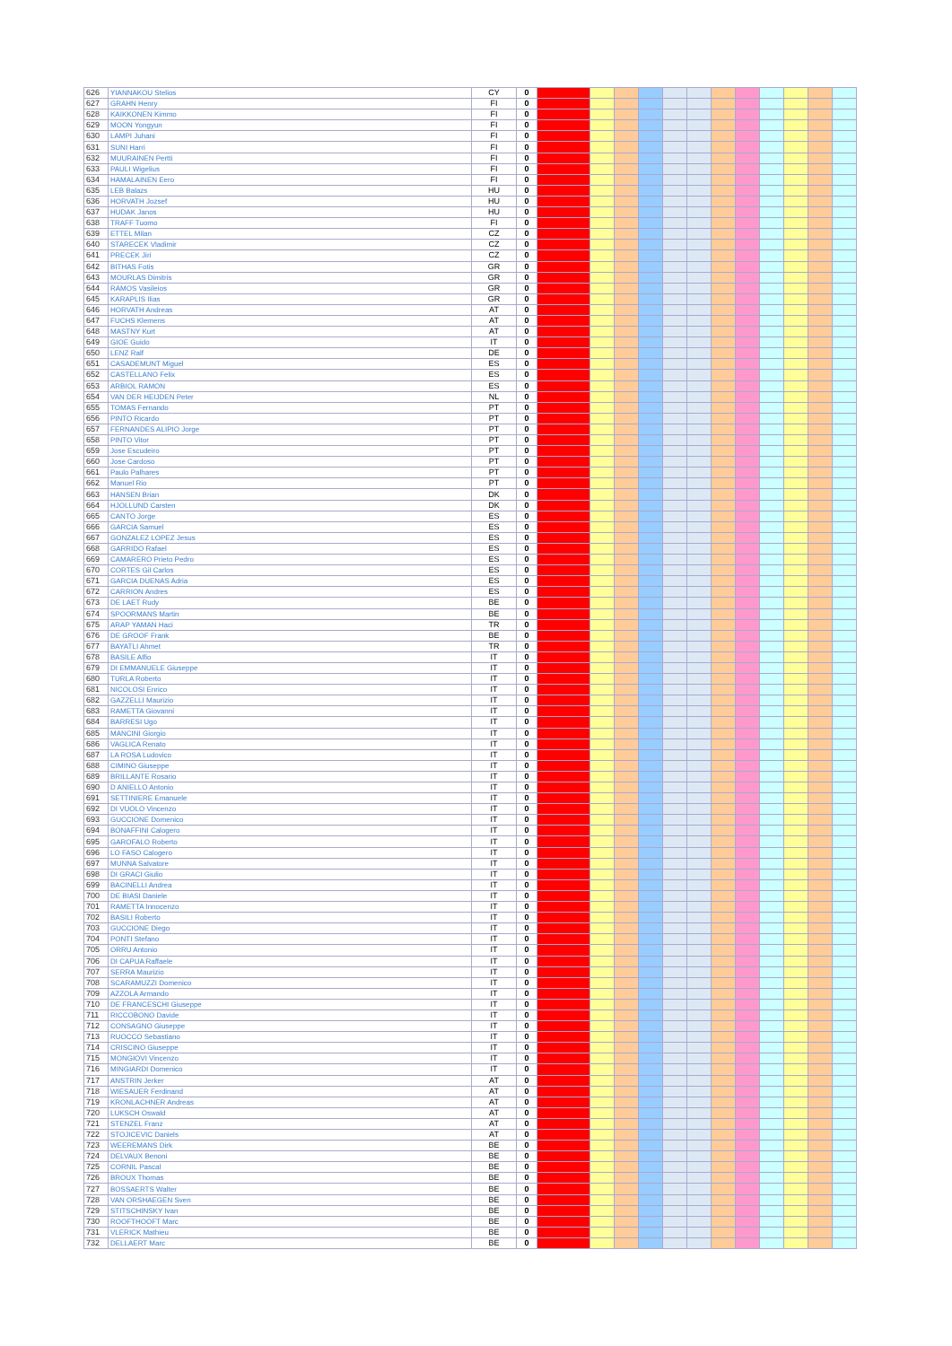| 626 | YIANNAKOU Stelios | CY | 0 | | | | | | | | | | | | |
| 627 | GRAHN Henry | FI | 0 | | | | | | | | | | | | |
| 628 | KAIKKONEN Kimmo | FI | 0 | | | | | | | | | | | | |
| 629 | MOON Yongyun | FI | 0 | | | | | | | | | | | | |
| 630 | LAMPI Juhani | FI | 0 | | | | | | | | | | | | |
| 631 | SUNI Harri | FI | 0 | | | | | | | | | | | | |
| 632 | MUURAINEN Pertti | FI | 0 | | | | | | | | | | | | |
| 633 | PAULI Wigelius | FI | 0 | | | | | | | | | | | | |
| 634 | HAMALAINEN Eero | FI | 0 | | | | | | | | | | | | |
| 635 | LEB Balazs | HU | 0 | | | | | | | | | | | | |
| 636 | HORVATH Jozsef | HU | 0 | | | | | | | | | | | | |
| 637 | HUDAK Janos | HU | 0 | | | | | | | | | | | | |
| 638 | TRAFF Tuomo | FI | 0 | | | | | | | | | | | | |
| 639 | ETTEL Milan | CZ | 0 | | | | | | | | | | | | |
| 640 | STARECEK Vladimir | CZ | 0 | | | | | | | | | | | | |
| 641 | PRECEK Jiri | CZ | 0 | | | | | | | | | | | | |
| 642 | BITHAS Fotis | GR | 0 | | | | | | | | | | | | |
| 643 | MOURLAS Dimitris | GR | 0 | | | | | | | | | | | | |
| 644 | RAMOS Vasileios | GR | 0 | | | | | | | | | | | | |
| 645 | KARAPLIS Ilias | GR | 0 | | | | | | | | | | | | |
| 646 | HORVATH Andreas | AT | 0 | | | | | | | | | | | | |
| 647 | FUCHS Klemens | AT | 0 | | | | | | | | | | | | |
| 648 | MASTNY Kurt | AT | 0 | | | | | | | | | | | | |
| 649 | GIOE Guido | IT | 0 | | | | | | | | | | | | |
| 650 | LENZ Ralf | DE | 0 | | | | | | | | | | | | |
| 651 | CASADEMUNT Miguel | ES | 0 | | | | | | | | | | | | |
| 652 | CASTELLANO Felix | ES | 0 | | | | | | | | | | | | |
| 653 | ARBIOL RAMON | ES | 0 | | | | | | | | | | | | |
| 654 | VAN DER HEIJDEN Peter | NL | 0 | | | | | | | | | | | | |
| 655 | TOMAS Fernando | PT | 0 | | | | | | | | | | | | |
| 656 | PINTO Ricardo | PT | 0 | | | | | | | | | | | | |
| 657 | FERNANDES ALIPIO Jorge | PT | 0 | | | | | | | | | | | | |
| 658 | PINTO Vitor | PT | 0 | | | | | | | | | | | | |
| 659 | Jose Escudeiro | PT | 0 | | | | | | | | | | | | |
| 660 | Jose Cardoso | PT | 0 | | | | | | | | | | | | |
| 661 | Paulo Palhares | PT | 0 | | | | | | | | | | | | |
| 662 | Manuel Rio | PT | 0 | | | | | | | | | | | | |
| 663 | HANSEN Brian | DK | 0 | | | | | | | | | | | | |
| 664 | HJOLLUND Carsten | DK | 0 | | | | | | | | | | | | |
| 665 | CANTO Jorge | ES | 0 | | | | | | | | | | | | |
| 666 | GARCIA Samuel | ES | 0 | | | | | | | | | | | | |
| 667 | GONZALEZ LOPEZ Jesus | ES | 0 | | | | | | | | | | | | |
| 668 | GARRIDO Rafael | ES | 0 | | | | | | | | | | | | |
| 669 | CAMARERO Prieto Pedro | ES | 0 | | | | | | | | | | | | |
| 670 | CORTES Gil Carlos | ES | 0 | | | | | | | | | | | | |
| 671 | GARCIA DUENAS Adria | ES | 0 | | | | | | | | | | | | |
| 672 | CARRION Andres | ES | 0 | | | | | | | | | | | | |
| 673 | DE LAET Rudy | BE | 0 | | | | | | | | | | | | |
| 674 | SPOORMANS Martin | BE | 0 | | | | | | | | | | | | |
| 675 | ARAP YAMAN Haci | TR | 0 | | | | | | | | | | | | |
| 676 | DE GROOF Frank | BE | 0 | | | | | | | | | | | | |
| 677 | BAYATLI Ahmet | TR | 0 | | | | | | | | | | | | |
| 678 | BASILE Alfio | IT | 0 | | | | | | | | | | | | |
| 679 | DI EMMANUELE Giuseppe | IT | 0 | | | | | | | | | | | | |
| 680 | TURLA Roberto | IT | 0 | | | | | | | | | | | | |
| 681 | NICOLOSI Enrico | IT | 0 | | | | | | | | | | | | |
| 682 | GAZZELLI Maurizio | IT | 0 | | | | | | | | | | | | |
| 683 | RAMETTA Giovanni | IT | 0 | | | | | | | | | | | | |
| 684 | BARRESI Ugo | IT | 0 | | | | | | | | | | | | |
| 685 | MANCINI Giorgio | IT | 0 | | | | | | | | | | | | |
| 686 | VAGLICA Renato | IT | 0 | | | | | | | | | | | | |
| 687 | LA ROSA Ludovico | IT | 0 | | | | | | | | | | | | |
| 688 | CIMINO Giuseppe | IT | 0 | | | | | | | | | | | | |
| 689 | BRILLANTE Rosario | IT | 0 | | | | | | | | | | | | |
| 690 | D ANIELLO Antonio | IT | 0 | | | | | | | | | | | | |
| 691 | SETTINIERE Emanuele | IT | 0 | | | | | | | | | | | | |
| 692 | DI VUOLO Vincenzo | IT | 0 | | | | | | | | | | | | |
| 693 | GUCCIONE Domenico | IT | 0 | | | | | | | | | | | | |
| 694 | BONAFFINI Calogero | IT | 0 | | | | | | | | | | | | |
| 695 | GAROFALO Roberto | IT | 0 | | | | | | | | | | | | |
| 696 | LO FASO Calogero | IT | 0 | | | | | | | | | | | | |
| 697 | MUNNA Salvatore | IT | 0 | | | | | | | | | | | | |
| 698 | DI GRACI Giulio | IT | 0 | | | | | | | | | | | | |
| 699 | BACINELLI Andrea | IT | 0 | | | | | | | | | | | | |
| 700 | DE BIASI Daniele | IT | 0 | | | | | | | | | | | | |
| 701 | RAMETTA Innocenzo | IT | 0 | | | | | | | | | | | | |
| 702 | BASILI Roberto | IT | 0 | | | | | | | | | | | | |
| 703 | GUCCIONE Diego | IT | 0 | | | | | | | | | | | | |
| 704 | PONTI Stefano | IT | 0 | | | | | | | | | | | | |
| 705 | ORRU Antonio | IT | 0 | | | | | | | | | | | | |
| 706 | DI CAPUA Raffaele | IT | 0 | | | | | | | | | | | | |
| 707 | SERRA Maurizio | IT | 0 | | | | | | | | | | | | |
| 708 | SCARAMUZZI Domenico | IT | 0 | | | | | | | | | | | | |
| 709 | AZZOLA Armando | IT | 0 | | | | | | | | | | | | |
| 710 | DE FRANCESCHI Giuseppe | IT | 0 | | | | | | | | | | | | |
| 711 | RICCOBONO Davide | IT | 0 | | | | | | | | | | | | |
| 712 | CONSAGNO Giuseppe | IT | 0 | | | | | | | | | | | | |
| 713 | RUOCCO Sebastiano | IT | 0 | | | | | | | | | | | | |
| 714 | CRISCINO Giuseppe | IT | 0 | | | | | | | | | | | | |
| 715 | MONGIOVI Vincenzo | IT | 0 | | | | | | | | | | | | |
| 716 | MINGIARDI Domenico | IT | 0 | | | | | | | | | | | | |
| 717 | ANSTRIN Jerker | AT | 0 | | | | | | | | | | | | |
| 718 | WIESAUER Ferdinand | AT | 0 | | | | | | | | | | | | |
| 719 | KRONLACHNER Andreas | AT | 0 | | | | | | | | | | | | |
| 720 | LUKSCH Oswald | AT | 0 | | | | | | | | | | | | |
| 721 | STENZEL Franz | AT | 0 | | | | | | | | | | | | |
| 722 | STOJICEVIC Daniels | AT | 0 | | | | | | | | | | | | |
| 723 | WEEREMANS Dirk | BE | 0 | | | | | | | | | | | | |
| 724 | DELVAUX Benoni | BE | 0 | | | | | | | | | | | | |
| 725 | CORNIL Pascal | BE | 0 | | | | | | | | | | | | |
| 726 | BROUX Thomas | BE | 0 | | | | | | | | | | | | |
| 727 | BOSSAERTS Walter | BE | 0 | | | | | | | | | | | | |
| 728 | VAN ORSHAEGEN Sven | BE | 0 | | | | | | | | | | | | |
| 729 | STITSCHINSKY Ivan | BE | 0 | | | | | | | | | | | | |
| 730 | ROOFTHOOFT Marc | BE | 0 | | | | | | | | | | | | |
| 731 | VLERICK Mathieu | BE | 0 | | | | | | | | | | | | |
| 732 | DELLAERT Marc | BE | 0 | | | | | | | | | | | | |